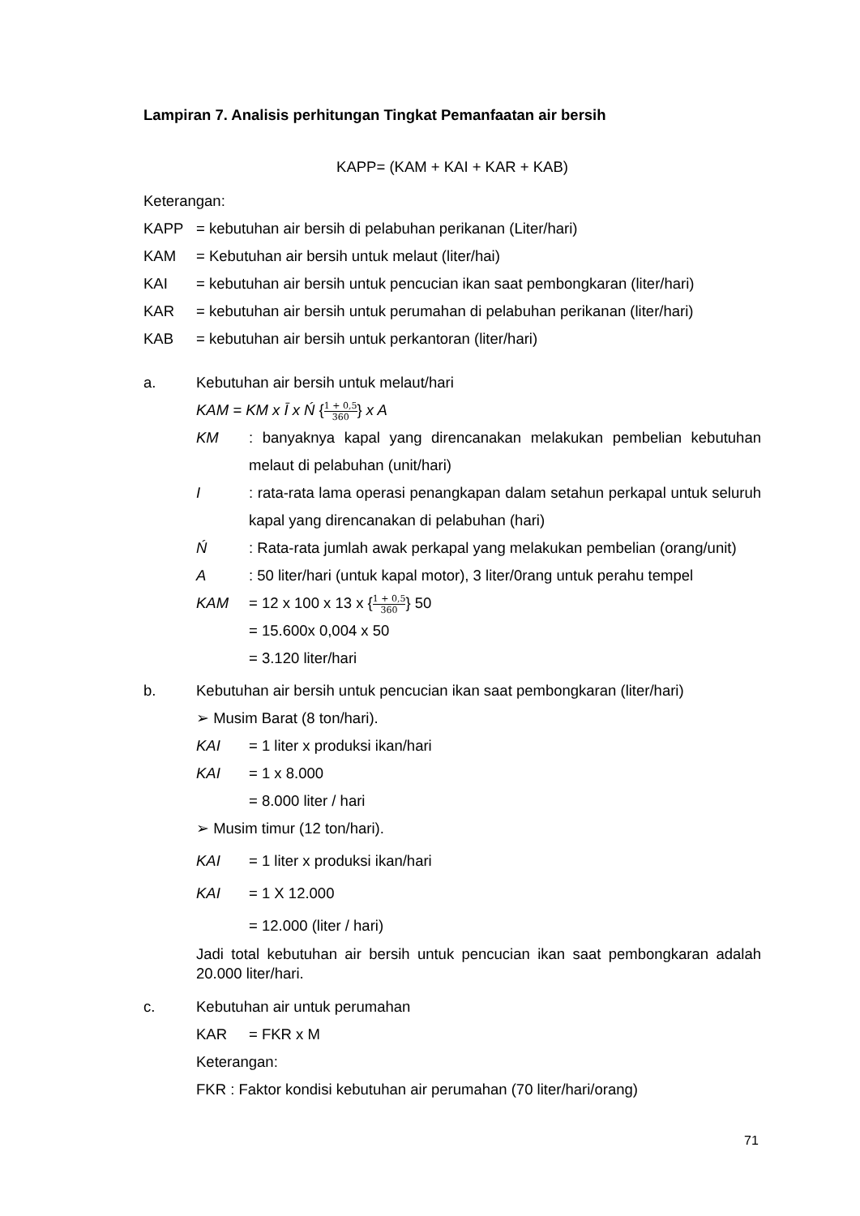Lampiran 7. Analisis perhitungan Tingkat Pemanfaatan air bersih
KAPP= (KAM + KAI + KAR + KAB)
Keterangan:
KAPP = kebutuhan air bersih di pelabuhan perikanan (Liter/hari)
KAM = Kebutuhan air bersih untuk melaut (liter/hai)
KAI = kebutuhan air bersih untuk pencucian ikan saat pembongkaran (liter/hari)
KAR = kebutuhan air bersih untuk perumahan di pelabuhan perikanan (liter/hari)
KAB = kebutuhan air bersih untuk perkantoran (liter/hari)
a. Kebutuhan air bersih untuk melaut/hari
KAM = KM x Ī x Ń {1 + 0,5 360} x A
KM: banyaknya kapal yang direncanakan melakukan pembelian kebutuhan melaut di pelabuhan (unit/hari)
I: rata-rata lama operasi penangkapan dalam setahun perkapal untuk seluruh kapal yang direncanakan di pelabuhan (hari)
Ń: Rata-rata jumlah awak perkapal yang melakukan pembelian (orang/unit)
A: 50 liter/hari (untuk kapal motor), 3 liter/0rang untuk perahu tempel
KAM = 12 x 100 x 13 x {1 + 0,5 360} 50
= 15.600x 0,004 x 50
= 3.120 liter/hari
b. Kebutuhan air bersih untuk pencucian ikan saat pembongkaran (liter/hari)
➢ Musim Barat (8 ton/hari).
KAI = 1 liter x produksi ikan/hari
KAI = 1 x 8.000
= 8.000 liter / hari
➢ Musim timur (12 ton/hari).
KAI = 1 liter x produksi ikan/hari
KAI = 1 X 12.000
= 12.000 (liter / hari)
Jadi total kebutuhan air bersih untuk pencucian ikan saat pembongkaran adalah 20.000 liter/hari.
c. Kebutuhan air untuk perumahan
KAR = FKR x M
Keterangan:
FKR : Faktor kondisi kebutuhan air perumahan (70 liter/hari/orang)
71